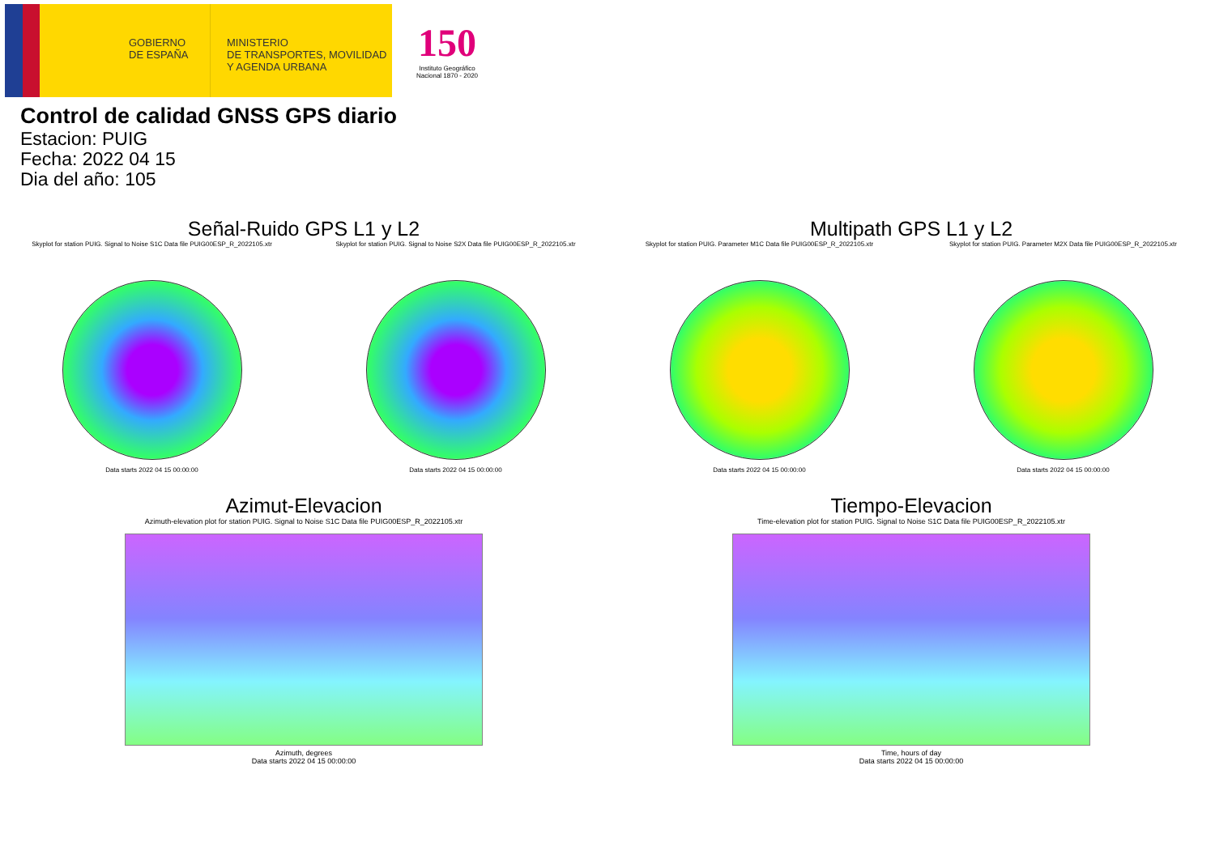GOBIERNO DE ESPAÑA
MINISTERIO
DE TRANSPORTES, MOVILIDAD
Y AGENDA URBANA
150
Instituto Geográfico
Nacional 1870 - 2020
Control de calidad GNSS GPS diario
Estacion: PUIG
Fecha: 2022 04 15
Dia del año: 105
Señal-Ruido GPS L1 y L2
Skyplot for station PUIG. Signal to Noise S1C Data file PUIG00ESP_R_2022105.xtr
Data starts 2022 04 15 00:00:00
Skyplot for station PUIG. Signal to Noise S2X Data file PUIG00ESP_R_2022105.xtr
Data starts 2022 04 15 00:00:00
Multipath GPS L1 y L2
Skyplot for station PUIG. Parameter M1C Data file PUIG00ESP_R_2022105.xtr
Data starts 2022 04 15 00:00:00
Skyplot for station PUIG. Parameter M2X Data file PUIG00ESP_R_2022105.xtr
Data starts 2022 04 15 00:00:00
Azimut-Elevacion
Azimuth-elevation plot for station PUIG. Signal to Noise S1C Data file PUIG00ESP_R_2022105.xtr
Azimuth, degrees
Data starts 2022 04 15 00:00:00
Tiempo-Elevacion
Time-elevation plot for station PUIG. Signal to Noise S1C Data file PUIG00ESP_R_2022105.xtr
Time, hours of day
Data starts 2022 04 15 00:00:00